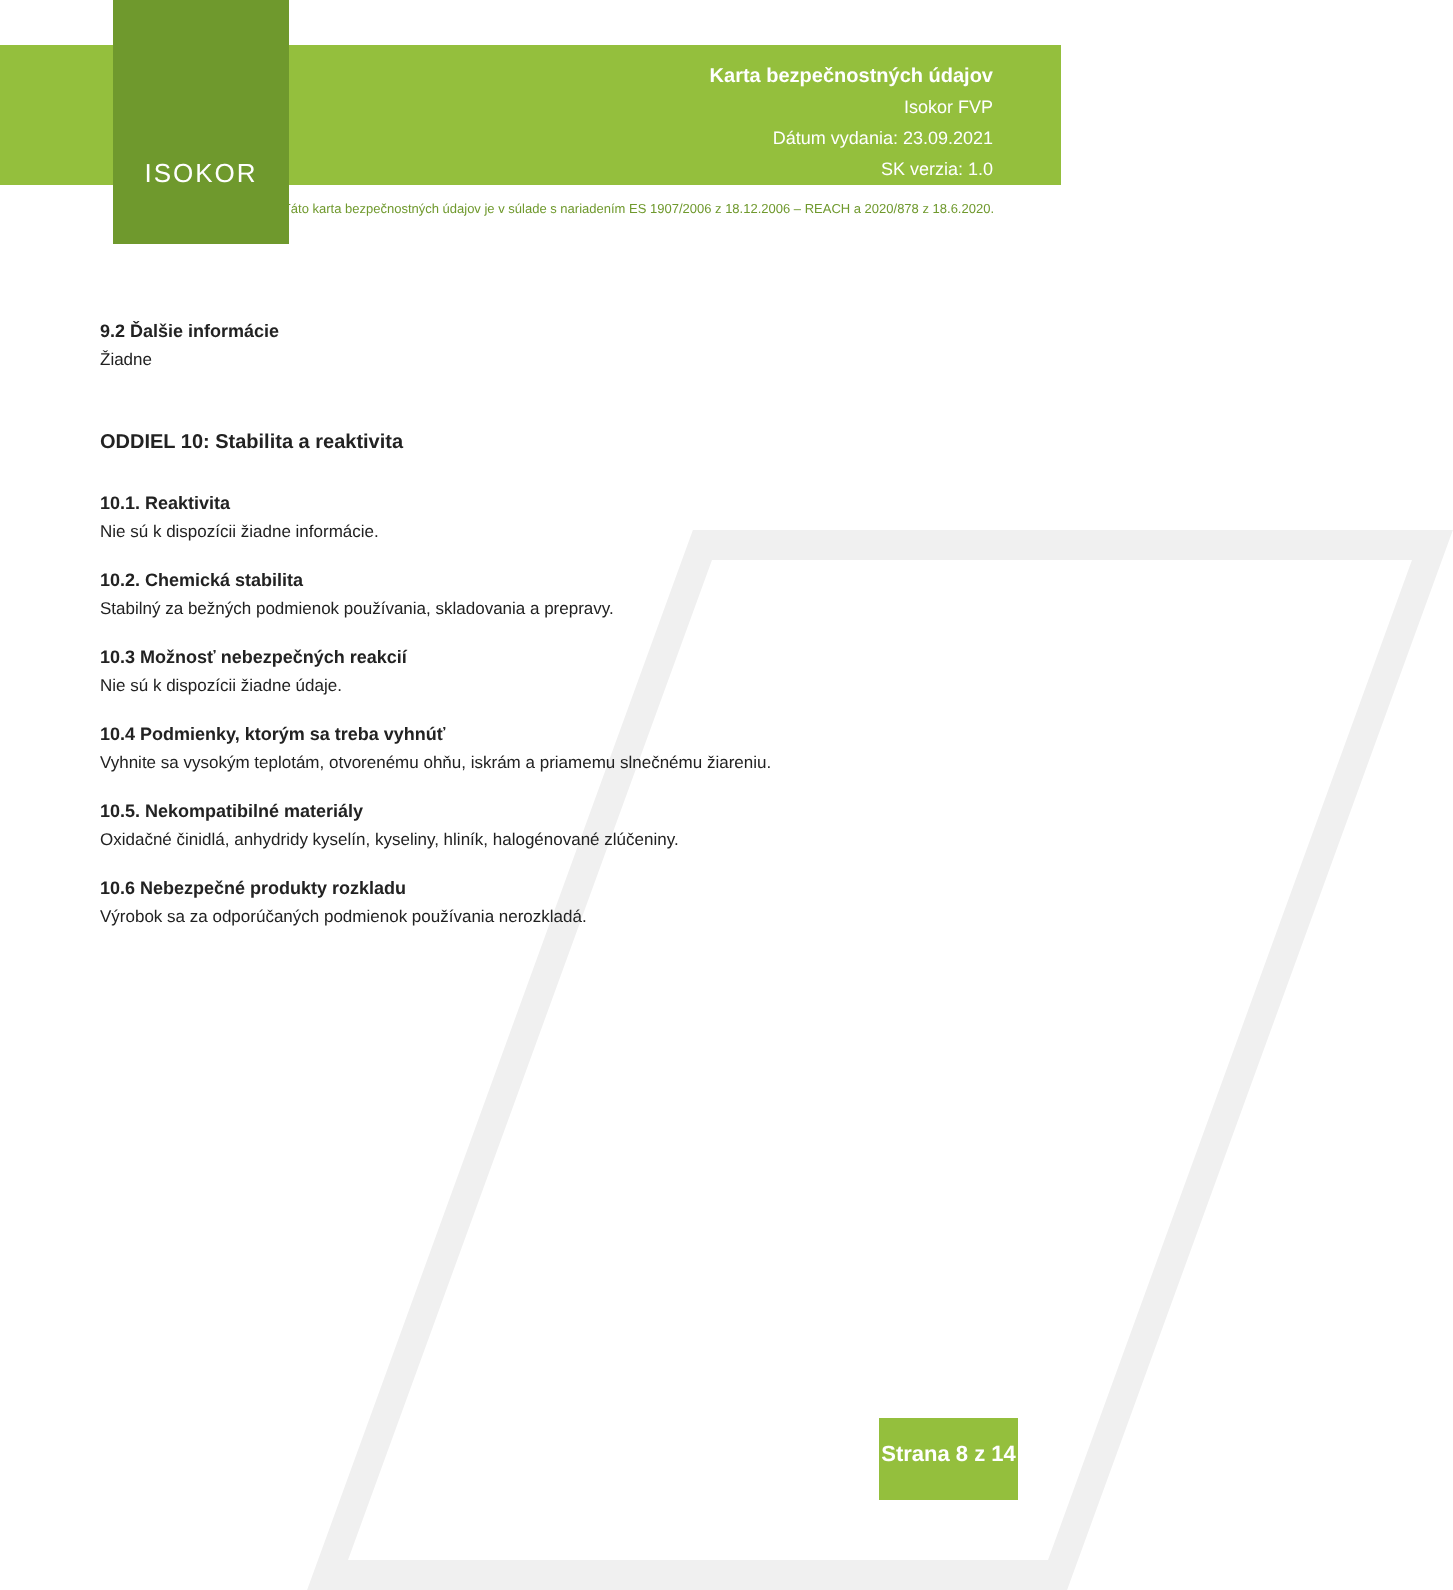ISOKOR
Karta bezpečnostných údajov
Isokor FVP
Dátum vydania: 23.09.2021
SK verzia: 1.0
Táto karta bezpečnostných údajov je v súlade s nariadením ES 1907/2006 z 18.12.2006 – REACH a 2020/878 z 18.6.2020.
9.2 Ďalšie informácie
Žiadne
ODDIEL 10: Stabilita a reaktivita
10.1. Reaktivita
Nie sú k dispozícii žiadne informácie.
10.2. Chemická stabilita
Stabilný za bežných podmienok používania, skladovania a prepravy.
10.3 Možnosť nebezpečných reakcií
Nie sú k dispozícii žiadne údaje.
10.4 Podmienky, ktorým sa treba vyhnúť
Vyhnite sa vysokým teplotám, otvorenému ohňu, iskrám a priamemu slnečnému žiareniu.
10.5. Nekompatibilné materiály
Oxidačné činidlá, anhydridy kyselín, kyseliny, hliník, halogénované zlúčeniny.
10.6 Nebezpečné produkty rozkladu
Výrobok sa za odporúčaných podmienok používania nerozkladá.
Strana 8 z 14